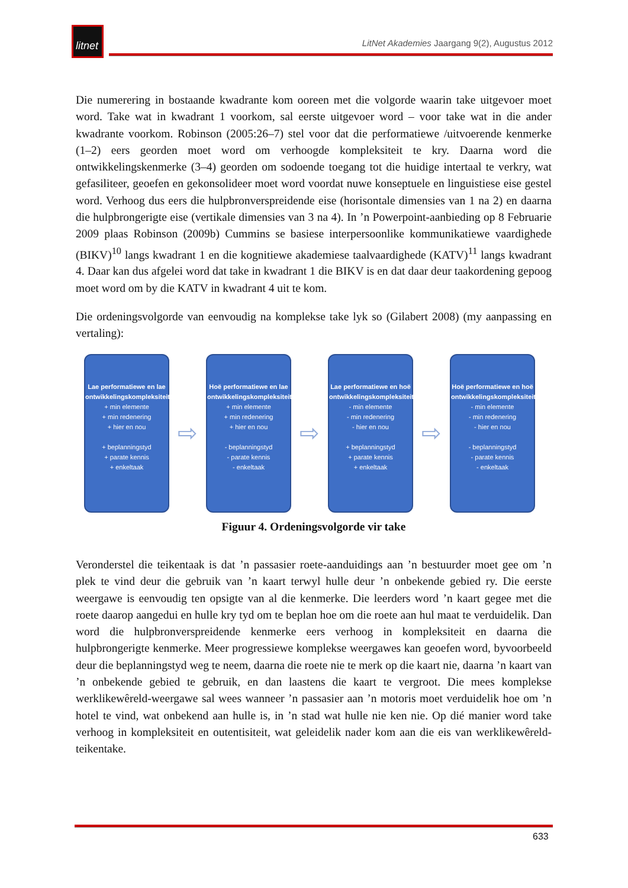litnet
LitNet Akademies Jaargang 9(2), Augustus 2012
Die numerering in bostaande kwadrante kom ooreen met die volgorde waarin take uitgevoer moet word. Take wat in kwadrant 1 voorkom, sal eerste uitgevoer word – voor take wat in die ander kwadrante voorkom. Robinson (2005:26–7) stel voor dat die performatiewe /uitvoerende kenmerke (1–2) eers georden moet word om verhoogde kompleksiteit te kry. Daarna word die ontwikkelingskenmerke (3–4) georden om sodoende toegang tot die huidige intertaal te verkry, wat gefasiliteer, geoefen en gekonsolideer moet word voordat nuwe konseptuele en linguistiese eise gestel word. Verhoog dus eers die hulpbronverspreidende eise (horisontale dimensies van 1 na 2) en daarna die hulpbrongerigte eise (vertikale dimensies van 3 na 4). In ’n Powerpoint-aanbieding op 8 Februarie 2009 plaas Robinson (2009b) Cummins se basiese interpersoonlike kommunikatiewe vaardighede (BIKV)<sup>10</sup> langs kwadrant 1 en die kognitiewe akademiese taalvaardighede (KATV)<sup>11</sup> langs kwadrant 4. Daar kan dus afgelei word dat take in kwadrant 1 die BIKV is en dat daar deur taakordening gepoog moet word om by die KATV in kwadrant 4 uit te kom.
Die ordeningsvolgorde van eenvoudig na komplekse take lyk so (Gilabert 2008) (my aanpassing en vertaling):
Lae performatiewe en lae ontwikkelingskompleksiteit
+ min elemente
+ min redenering
+ hier en nou
+ beplanningstyd
+ parate kennis
+ enkeltaak
⇨
Hoë performatiewe en lae ontwikkelingskompleksiteit
+ min elemente
+ min redenering
+ hier en nou
- beplanningstyd
- parate kennis
- enkeltaak
⇨
Lae performatiewe en hoë ontwikkelingskompleksiteit
- min elemente
- min redenering
- hier en nou
+ beplanningstyd
+ parate kennis
+ enkeltaak
⇨
Hoë performatiewe en hoë ontwikkelingskompleksiteit
- min elemente
- min redenering
- hier en nou
- beplanningstyd
- parate kennis
- enkeltaak
Figuur 4. Ordeningsvolgorde vir take
Veronderstel die teikentaak is dat ’n passasier roete-aanduidings aan ’n bestuurder moet gee om ’n plek te vind deur die gebruik van ’n kaart terwyl hulle deur ’n onbekende gebied ry. Die eerste weergawe is eenvoudig ten opsigte van al die kenmerke. Die leerders word ’n kaart gegee met die roete daarop aangedui en hulle kry tyd om te beplan hoe om die roete aan hul maat te verduidelik. Dan word die hulpbronverspreidende kenmerke eers verhoog in kompleksiteit en daarna die hulpbrongerigte kenmerke. Meer progressiewe komplekse weergawes kan geoefen word, byvoorbeeld deur die beplanningstyd weg te neem, daarna die roete nie te merk op die kaart nie, daarna ’n kaart van ’n onbekende gebied te gebruik, en dan laastens die kaart te vergroot. Die mees komplekse werklikewêreld-weergawe sal wees wanneer ’n passasier aan ’n motoris moet verduidelik hoe om ’n hotel te vind, wat onbekend aan hulle is, in ’n stad wat hulle nie ken nie. Op dié manier word take verhoog in kompleksiteit en outentisiteit, wat geleidelik nader kom aan die eis van werklikewêreld-teikentake.
633